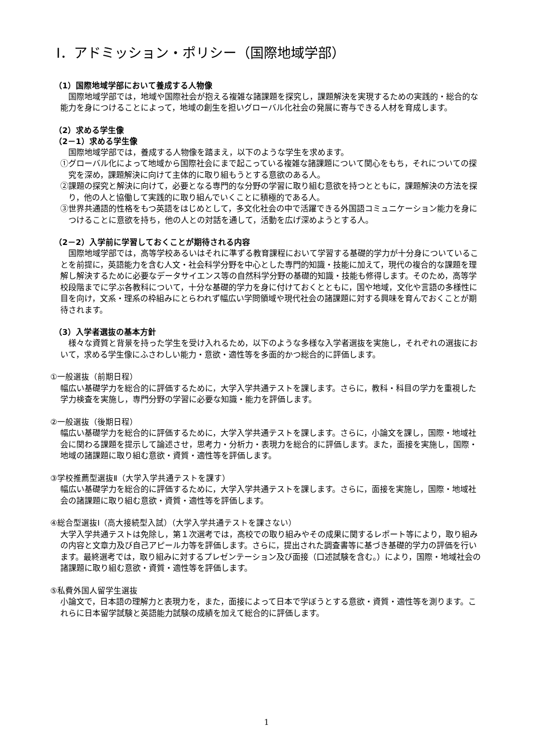Ⅰ．アドミッション・ポリシー（国際地域学部）
（1）国際地域学部において養成する人物像
国際地域学部では，地域や国際社会が抱える複雑な諸課題を探究し，課題解決を実現するための実践的・総合的な能力を身につけることによって，地域の創生を担いグローバル化社会の発展に寄与できる人材を育成します。
（2）求める学生像
（2－1）求める学生像
国際地域学部では，養成する人物像を踏まえ，以下のような学生を求めます。
①グローバル化によって地域から国際社会にまで起こっている複雑な諸課題について関心をもち，それについての探究を深め，課題解決に向けて主体的に取り組もうとする意欲のある人。
②課題の探究と解決に向けて，必要となる専門的な分野の学習に取り組む意欲を持つとともに，課題解決の方法を探り，他の人と協働して実践的に取り組んでいくことに積極的である人。
③世界共通語的性格をもつ英語をはじめとして，多文化社会の中で活躍できる外国語コミュニケーション能力を身につけることに意欲を持ち，他の人との対話を通して，活動を広げ深めようとする人。
（2－2）入学前に学習しておくことが期待される内容
国際地域学部では，高等学校あるいはそれに準ずる教育課程において学習する基礎的学力が十分身についていることを前提に，英語能力を含む人文・社会科学分野を中心とした専門的知識・技能に加えて，現代の複合的な課題を理解し解決するために必要なデータサイエンス等の自然科学分野の基礎的知識・技能も修得します。そのため，高等学校段階までに学ぶ各教科について，十分な基礎的学力を身に付けておくとともに，国や地域，文化や言語の多様性に目を向け，文系・理系の枠組みにとらわれず幅広い学問領域や現代社会の諸課題に対する興味を育んでおくことが期待されます。
（3）入学者選抜の基本方針
様々な資質と背景を持った学生を受け入れるため，以下のような多様な入学者選抜を実施し，それぞれの選抜において，求める学生像にふさわしい能力・意欲・適性等を多面的かつ総合的に評価します。
①一般選抜（前期日程）
幅広い基礎学力を総合的に評価するために，大学入学共通テストを課します。さらに，教科・科目の学力を重視した学力検査を実施し，専門分野の学習に必要な知識・能力を評価します。
②一般選抜（後期日程）
幅広い基礎学力を総合的に評価するために，大学入学共通テストを課します。さらに，小論文を課し，国際・地域社会に関わる課題を提示して論述させ，思考力・分析力・表現力を総合的に評価します。また，面接を実施し，国際・地域の諸課題に取り組む意欲・資質・適性等を評価します。
③学校推薦型選抜Ⅱ（大学入学共通テストを課す）
幅広い基礎学力を総合的に評価するために，大学入学共通テストを課します。さらに，面接を実施し，国際・地域社会の諸課題に取り組む意欲・資質・適性等を評価します。
④総合型選抜Ⅰ（高大接続型入試）（大学入学共通テストを課さない）
大学入学共通テストは免除し，第１次選考では，高校での取り組みやその成果に関するレポート等により，取り組みの内容と文章力及び自己アピール力等を評価します。さらに，提出された調査書等に基づき基礎的学力の評価を行います。最終選考では，取り組みに対するプレゼンテーション及び面接（口述試験を含む。）により，国際・地域社会の諸課題に取り組む意欲・資質・適性等を評価します。
⑤私費外国人留学生選抜
小論文で，日本語の理解力と表現力を，また，面接によって日本で学ぼうとする意欲・資質・適性等を測ります。これらに日本留学試験と英語能力試験の成績を加えて総合的に評価します。
1